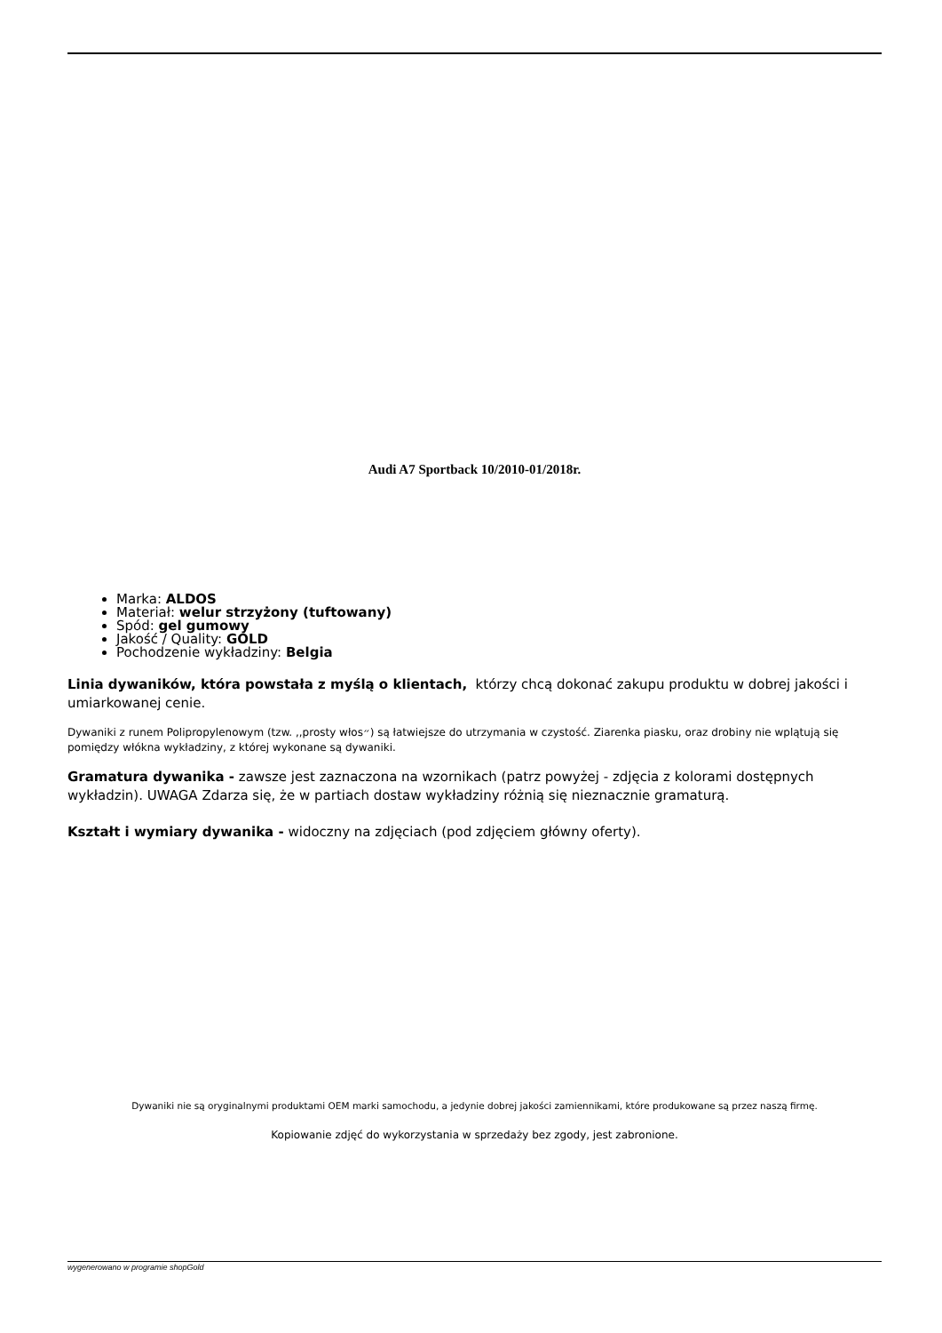Audi A7 Sportback 10/2010-01/2018r.
Marka: ALDOS
Materiał: welur strzyżony (tuftowany)
Spód: gel gumowy
Jakość / Quality: GOLD
Pochodzenie wykładziny: Belgia
Linia dywaników, która powstała z myślą o klientach, którzy chcą dokonać zakupu produktu w dobrej jakości i umiarkowanej cenie.
Dywaniki z runem Polipropylenowym (tzw. ,,prosty włos״) są łatwiejsze do utrzymania w czystość. Ziarenka piasku, oraz drobiny nie wplątują się pomiędzy włókna wykładziny, z której wykonane są dywaniki.
Gramatura dywanika - zawsze jest zaznaczona na wzornikach (patrz powyżej - zdjęcia z kolorami dostępnych wykładzin). UWAGA Zdarza się, że w partiach dostaw wykładziny różnią się nieznacznie gramaturą.
Kształt i wymiary dywanika - widoczny na zdjęciach (pod zdjęciem główny oferty).
Dywaniki nie są oryginalnymi produktami OEM marki samochodu, a jedynie dobrej jakości zamiennikami, które produkowane są przez naszą firmę.
Kopiowanie zdjęć do wykorzystania w sprzedaży bez zgody, jest zabronione.
wygenerowano w programie shopGold